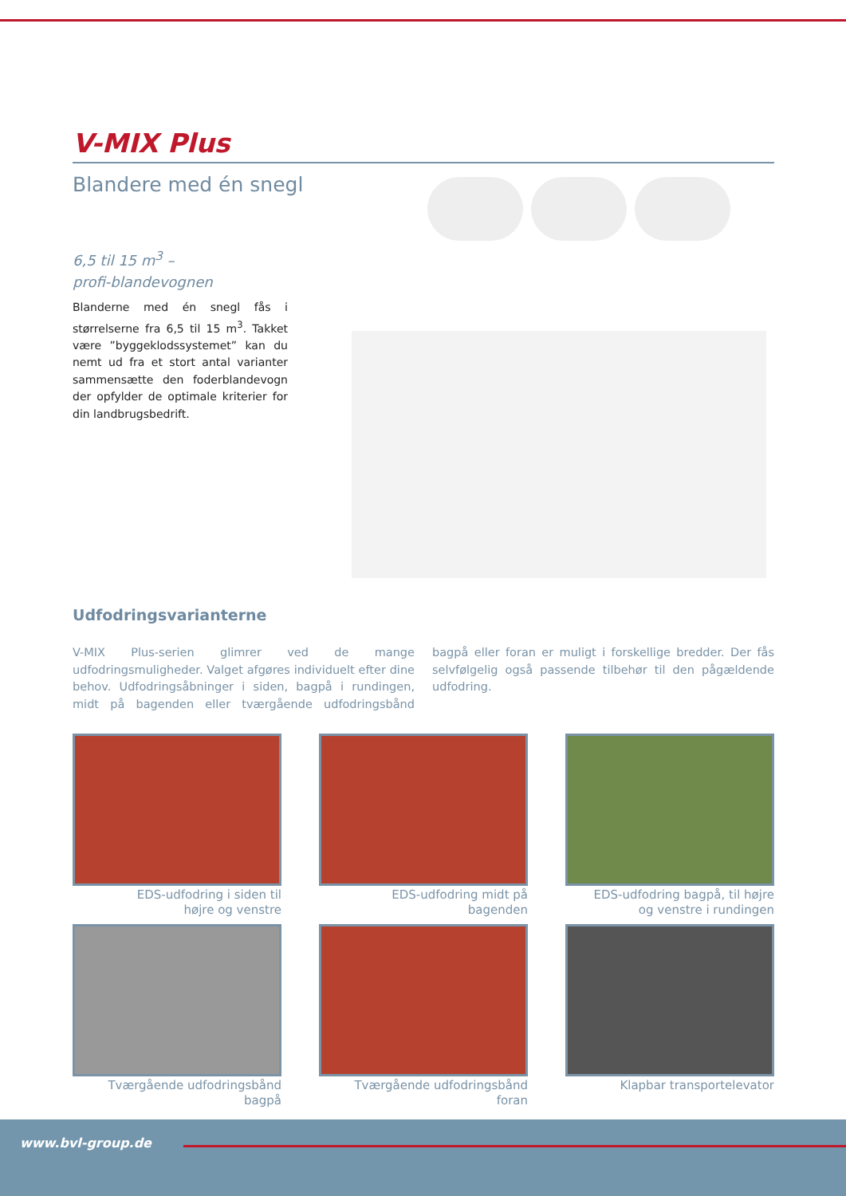V-MIX Plus
Blandere med én snegl
6,5 til 15 m<sup>3</sup> –
profi-blandevognen
Blanderne med én snegl fås i størrelserne fra 6,5 til 15 m<sup>3</sup>. Takket være ”byggeklodssystemet” kan du nemt ud fra et stort antal varianter sammensætte den foderblandevogn der opfylder de optimale kriterier for din landbrugsbedrift.
Udfodringsvarianterne
V-MIX Plus-serien glimrer ved de mange udfodringsmuligheder. Valget afgøres individuelt efter dine behov. Udfodringsåbninger i siden, bagpå i rundingen, midt på bagenden eller tværgående udfodringsbånd bagpå eller foran er muligt i forskellige bredder. Der fås selvfølgelig også passende tilbehør til den pågældende udfodring.
EDS-udfodring i siden til
højre og venstre
EDS-udfodring midt på
bagenden
EDS-udfodring bagpå, til højre
og venstre i rundingen
Tværgående udfodringsbånd
bagpå
Tværgående udfodringsbånd
foran
Klapbar transportelevator
www.bvl-group.de